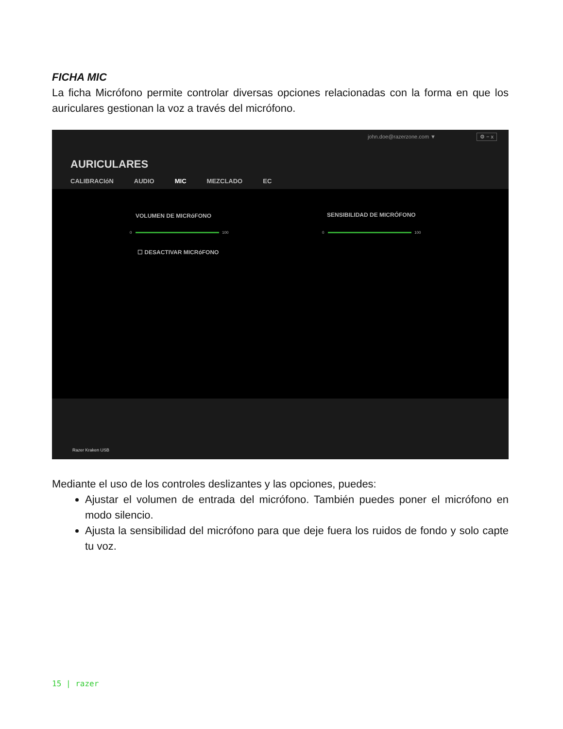FICHA MIC
La ficha Micrófono permite controlar diversas opciones relacionadas con la forma en que los auriculares gestionan la voz a través del micrófono.
john.doe@razerzone.com ▼ ⚙ − x
AURICULARES
CALIBRACIóN AUDIO MIC MEZCLADO EC
VOLUMEN DE MICRóFONO SENSIBILIDAD DE MICRÓFONO
0 100 0 100
☐ DESACTIVAR MICRóFONO
Razer Kraken USB
Mediante el uso de los controles deslizantes y las opciones, puedes:
Ajustar el volumen de entrada del micrófono. También puedes poner el micrófono en modo silencio.
Ajusta la sensibilidad del micrófono para que deje fuera los ruidos de fondo y solo capte tu voz.
15 | razer